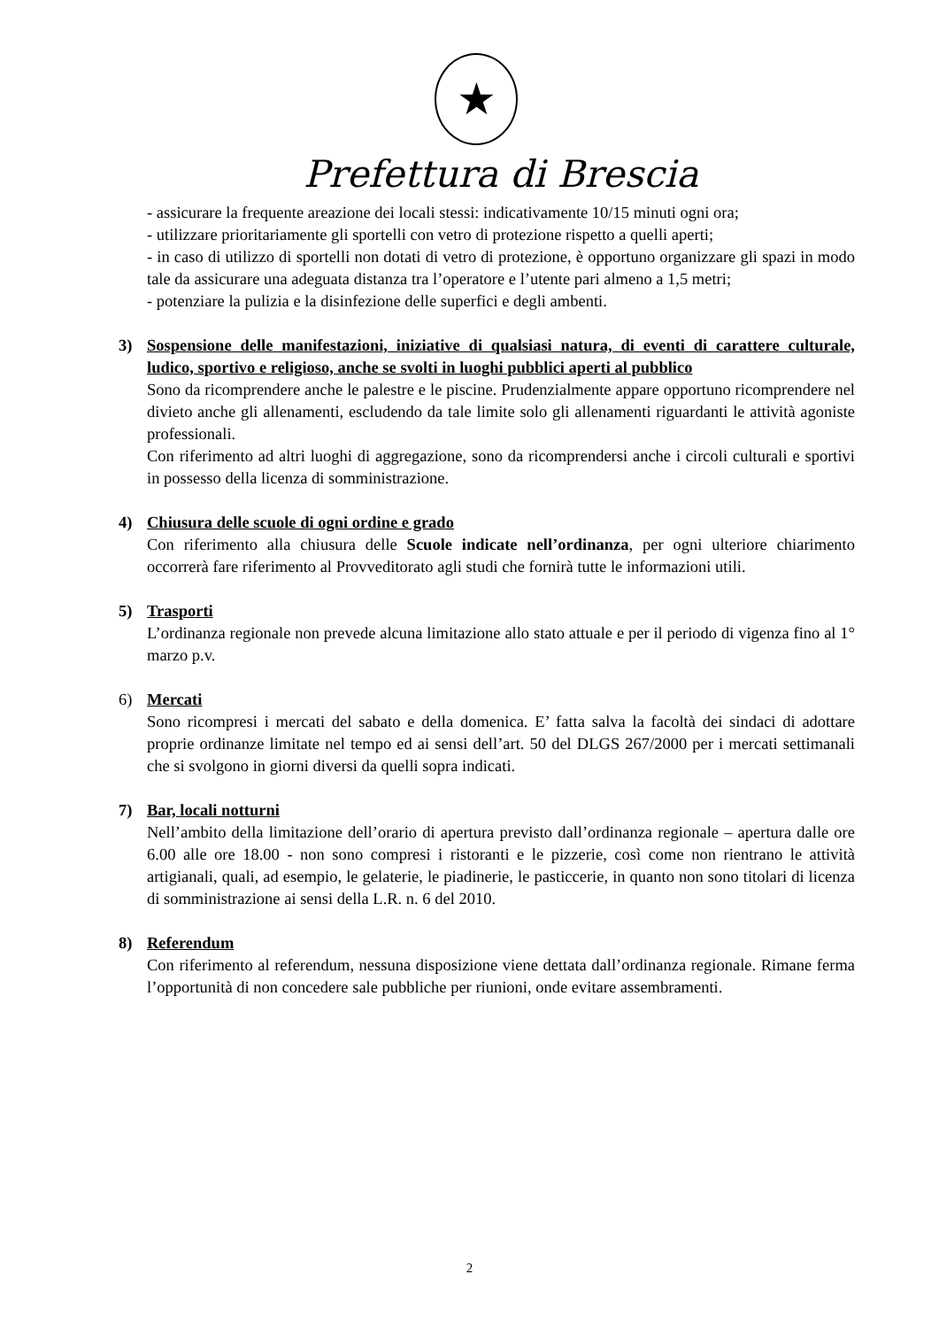★
Prefettura di Brescia
- assicurare la frequente areazione dei locali stessi: indicativamente 10/15 minuti ogni ora;
- utilizzare prioritariamente gli sportelli con vetro di protezione rispetto a quelli aperti;
- in caso di utilizzo di sportelli non dotati di vetro di protezione, è opportuno organizzare gli spazi in modo tale da assicurare una adeguata distanza tra l’operatore e l’utente pari almeno a 1,5 metri;
- potenziare la pulizia e la disinfezione delle superfici e degli ambenti.
3) Sospensione delle manifestazioni, iniziative di qualsiasi natura, di eventi di carattere culturale, ludico, sportivo e religioso, anche se svolti in luoghi pubblici aperti al pubblico
Sono da ricomprendere anche le palestre e le piscine. Prudenzialmente appare opportuno ricomprendere nel divieto anche gli allenamenti, escludendo da tale limite solo gli allenamenti riguardanti le attività agoniste professionali.
Con riferimento ad altri luoghi di aggregazione, sono da ricomprendersi anche i circoli culturali e sportivi in possesso della licenza di somministrazione.
4) Chiusura delle scuole di ogni ordine e grado
Con riferimento alla chiusura delle Scuole indicate nell’ordinanza, per ogni ulteriore chiarimento occorrerà fare riferimento al Provveditorato agli studi che fornirà tutte le informazioni utili.
5) Trasporti
L’ordinanza regionale non prevede alcuna limitazione allo stato attuale e per il periodo di vigenza fino al 1° marzo p.v.
6) Mercati
Sono ricompresi i mercati del sabato e della domenica. E’ fatta salva la facoltà dei sindaci di adottare proprie ordinanze limitate nel tempo ed ai sensi dell’art. 50 del DLGS 267/2000 per i mercati settimanali che si svolgono in giorni diversi da quelli sopra indicati.
7) Bar, locali notturni
Nell’ambito della limitazione dell’orario di apertura previsto dall’ordinanza regionale – apertura dalle ore 6.00 alle ore 18.00 - non sono compresi i ristoranti e le pizzerie, così come non rientrano le attività artigianali, quali, ad esempio, le gelaterie, le piadinerie, le pasticcerie, in quanto non sono titolari di licenza di somministrazione ai sensi della L.R. n. 6 del 2010.
8) Referendum
Con riferimento al referendum, nessuna disposizione viene dettata dall’ordinanza regionale. Rimane ferma l’opportunità di non concedere sale pubbliche per riunioni, onde evitare assembramenti.
2